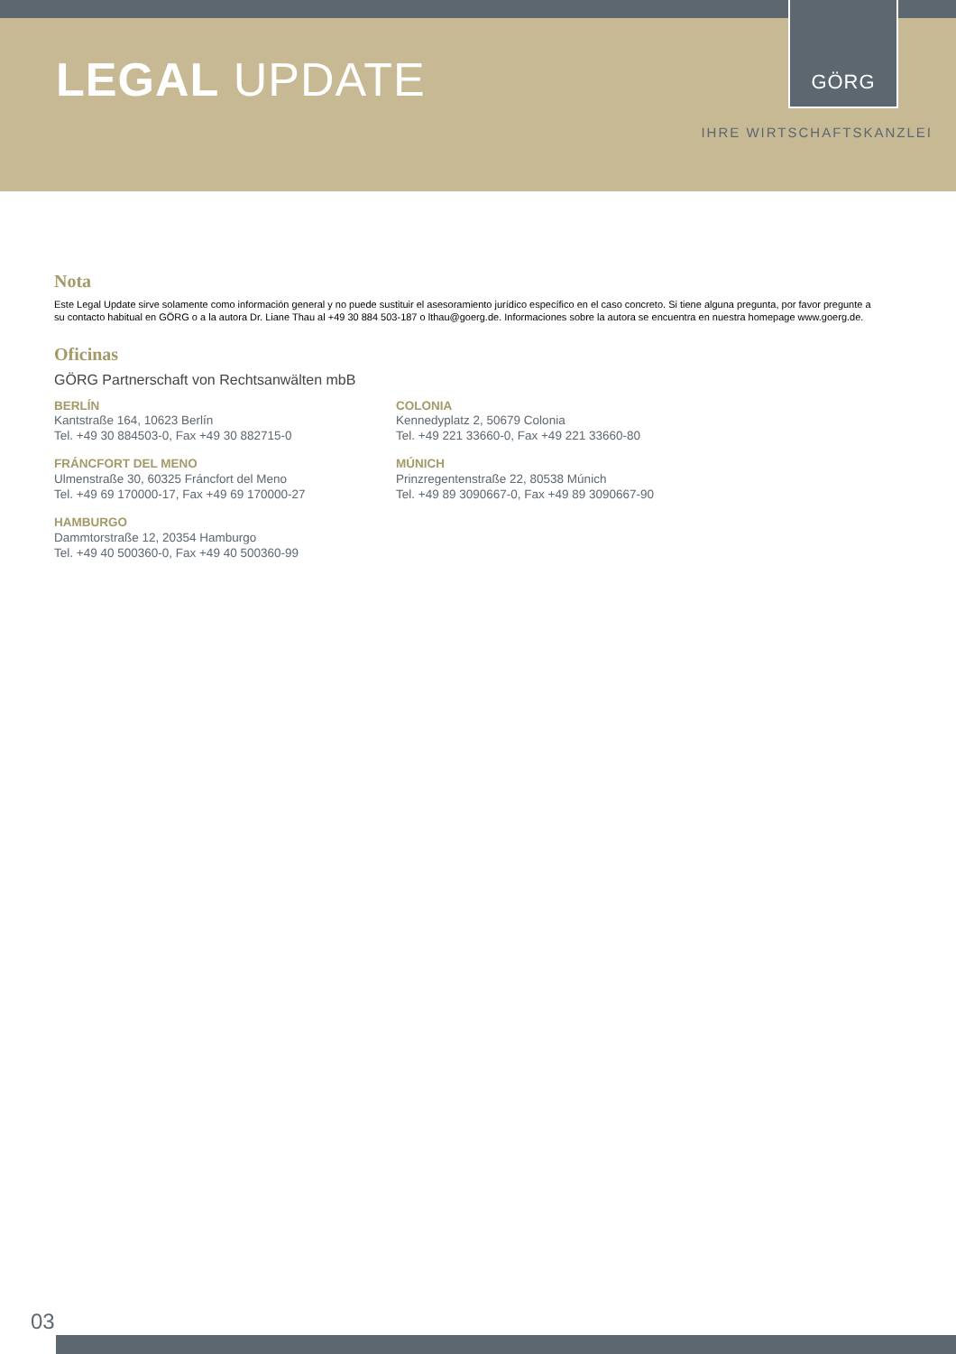LEGAL UPDATE
GÖRG
IHRE WIRTSCHAFTSKANZLEI
Nota
Este Legal Update sirve solamente como información general y no puede sustituir el asesoramiento jurídico específico en el caso concreto. Si tiene alguna pregunta, por favor pregunte a su contacto habitual en GÖRG o a la autora Dr. Liane Thau al +49 30 884 503-187 o lthau@goerg.de. Informaciones sobre la autora se encuentra en nuestra homepage www.goerg.de.
Oficinas
GÖRG Partnerschaft von Rechtsanwälten mbB
BERLÍN
Kantstraße 164, 10623 Berlín
Tel. +49 30 884503-0, Fax +49 30 882715-0
COLONIA
Kennedyplatz 2, 50679 Colonia
Tel. +49 221 33660-0, Fax +49 221 33660-80
FRÁNCFORT DEL MENO
Ulmenstraße 30, 60325 Fráncfort del Meno
Tel. +49 69 170000-17, Fax +49 69 170000-27
MÚNICH
Prinzregentenstraße 22, 80538 Múnich
Tel. +49 89 3090667-0, Fax +49 89 3090667-90
HAMBURGO
Dammtorstraße 12, 20354 Hamburgo
Tel. +49 40 500360-0, Fax +49 40 500360-99
03